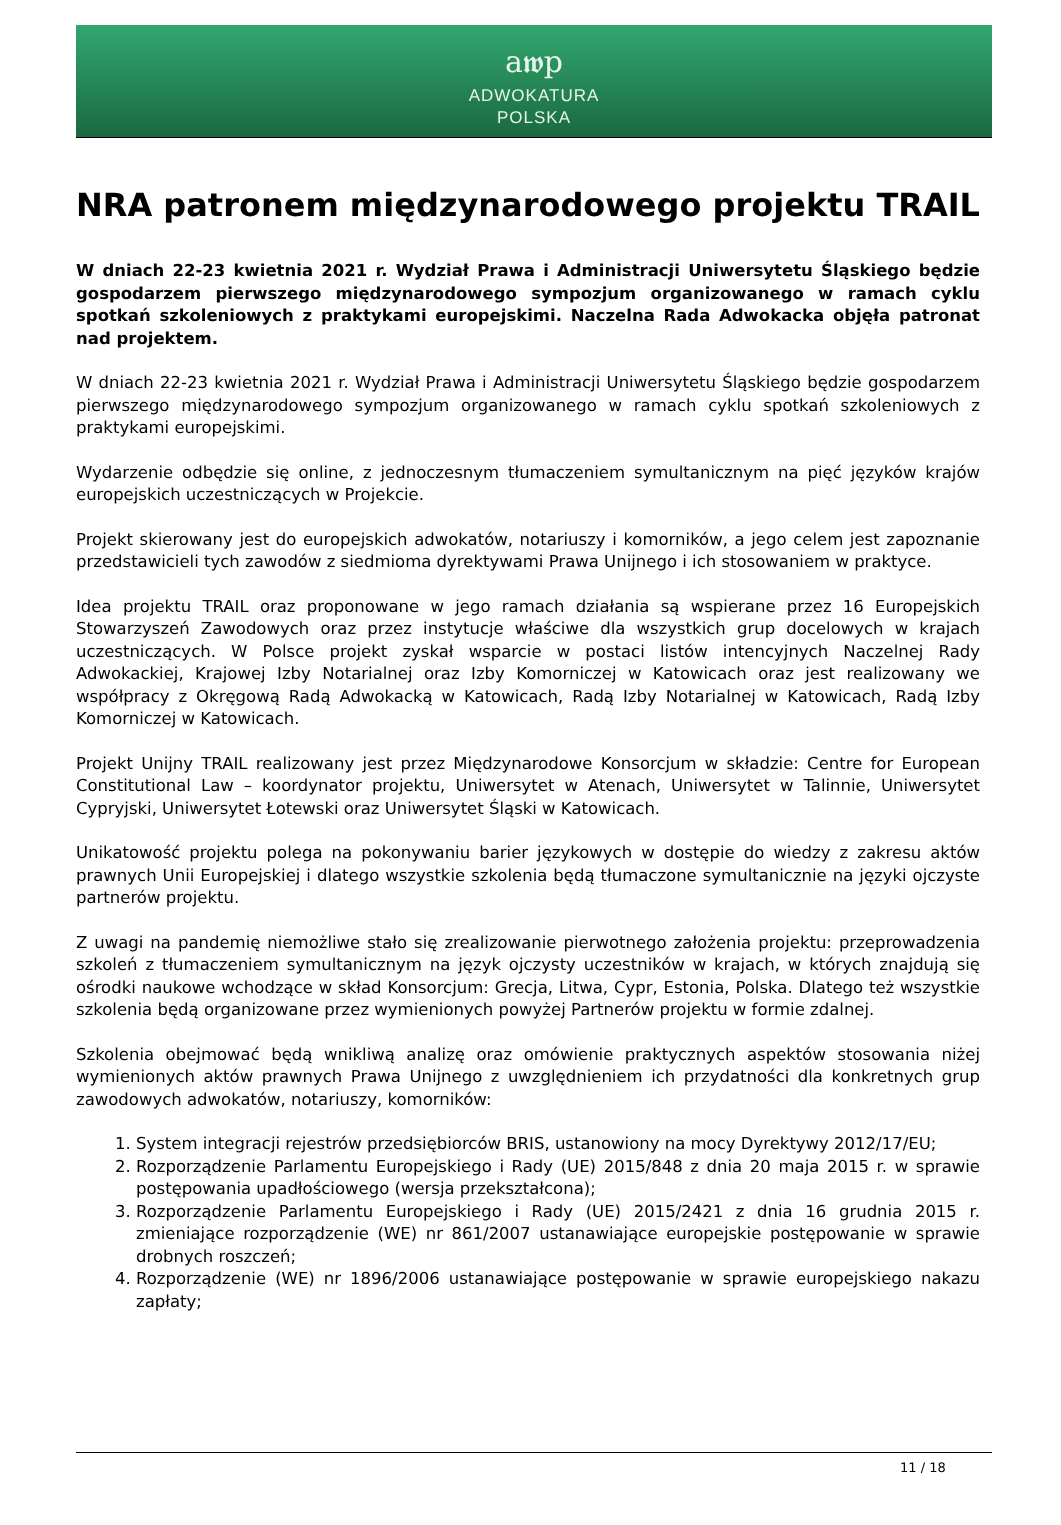a𝖜p
ADWOKATURA
POLSKA
NRA patronem międzynarodowego projektu TRAIL
W dniach 22-23 kwietnia 2021 r. Wydział Prawa i Administracji Uniwersytetu Śląskiego będzie gospodarzem pierwszego międzynarodowego sympozjum organizowanego w ramach cyklu spotkań szkoleniowych z praktykami europejskimi. Naczelna Rada Adwokacka objęła patronat nad projektem.
W dniach 22-23 kwietnia 2021 r. Wydział Prawa i Administracji Uniwersytetu Śląskiego będzie gospodarzem pierwszego międzynarodowego sympozjum organizowanego w ramach cyklu spotkań szkoleniowych z praktykami europejskimi.
Wydarzenie odbędzie się online, z jednoczesnym tłumaczeniem symultanicznym na pięć języków krajów europejskich uczestniczących w Projekcie.
Projekt skierowany jest do europejskich adwokatów, notariuszy i komorników, a jego celem jest zapoznanie przedstawicieli tych zawodów z siedmioma dyrektywami Prawa Unijnego i ich stosowaniem w praktyce.
Idea projektu TRAIL oraz proponowane w jego ramach działania są wspierane przez 16 Europejskich Stowarzyszeń Zawodowych oraz przez instytucje właściwe dla wszystkich grup docelowych w krajach uczestniczących. W Polsce projekt zyskał wsparcie w postaci listów intencyjnych Naczelnej Rady Adwokackiej, Krajowej Izby Notarialnej oraz Izby Komorniczej w Katowicach oraz jest realizowany we współpracy z Okręgową Radą Adwokacką w Katowicach, Radą Izby Notarialnej w Katowicach, Radą Izby Komorniczej w Katowicach.
Projekt Unijny TRAIL realizowany jest przez Międzynarodowe Konsorcjum w składzie: Centre for European Constitutional Law – koordynator projektu, Uniwersytet w Atenach, Uniwersytet w Talinnie, Uniwersytet Cypryjski, Uniwersytet Łotewski oraz Uniwersytet Śląski w Katowicach.
Unikatowość projektu polega na pokonywaniu barier językowych w dostępie do wiedzy z zakresu aktów prawnych Unii Europejskiej i dlatego wszystkie szkolenia będą tłumaczone symultanicznie na języki ojczyste partnerów projektu.
Z uwagi na pandemię niemożliwe stało się zrealizowanie pierwotnego założenia projektu: przeprowadzenia szkoleń z tłumaczeniem symultanicznym na język ojczysty uczestników w krajach, w których znajdują się ośrodki naukowe wchodzące w skład Konsorcjum: Grecja, Litwa, Cypr, Estonia, Polska. Dlatego też wszystkie szkolenia będą organizowane przez wymienionych powyżej Partnerów projektu w formie zdalnej.
Szkolenia obejmować będą wnikliwą analizę oraz omówienie praktycznych aspektów stosowania niżej wymienionych aktów prawnych Prawa Unijnego z uwzględnieniem ich przydatności dla konkretnych grup zawodowych adwokatów, notariuszy, komorników:
1. System integracji rejestrów przedsiębiorców BRIS, ustanowiony na mocy Dyrektywy 2012/17/EU;
2. Rozporządzenie Parlamentu Europejskiego i Rady (UE) 2015/848 z dnia 20 maja 2015 r. w sprawie postępowania upadłościowego (wersja przekształcona);
3. Rozporządzenie Parlamentu Europejskiego i Rady (UE) 2015/2421 z dnia 16 grudnia 2015 r. zmieniające rozporządzenie (WE) nr 861/2007 ustanawiające europejskie postępowanie w sprawie drobnych roszczeń;
4. Rozporządzenie (WE) nr 1896/2006 ustanawiające postępowanie w sprawie europejskiego nakazu zapłaty;
11 / 18